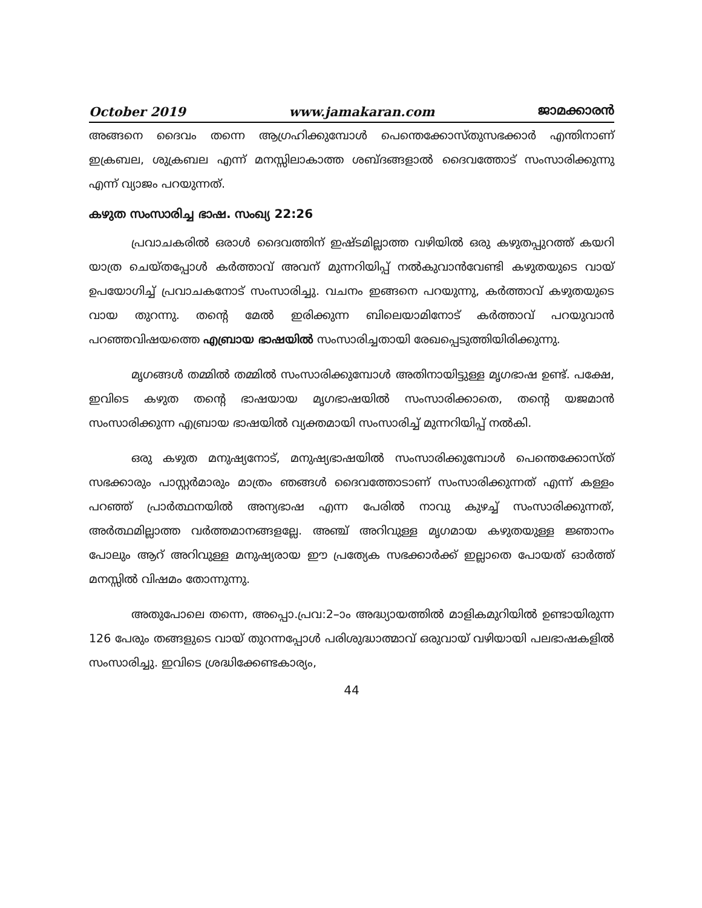October 2019 www.jamakaran.com ജാമക്കാരൻ
അങ്ങനെ ദൈവം തന്നെ ആഗ്രഹിക്കുമ്പോൾ പെന്തെക്കോസ്തുസഭക്കാർ എന്തിനാണ് ഇക്രബല, ശുക്രബല എന്ന് മനസ്സിലാകാത്ത ശബ്ദങ്ങളാൽ ദൈവത്തോട് സംസാരിക്കുന്നു എന്ന് വ്യാജം പറയുന്നത്.
കഴുത സംസാരിച്ച ഭാഷ. സംഖ്യ 22:26
പ്രവാചകരിൽ ഒരാൾ ദൈവത്തിന് ഇഷ്ടമില്ലാത്ത വഴിയിൽ ഒരു കഴുതപ്പുറത്ത് കയറി യാത്ര ചെയ്തപ്പോൾ കർത്താവ് അവന് മുന്നറിയിപ്പ് നൽകുവാൻവേണ്ടി കഴുതയുടെ വായ് ഉപയോഗിച്ച് പ്രവാചകനോട് സംസാരിച്ചു. വചനം ഇങ്ങനെ പറയുന്നു, കർത്താവ് കഴുതയുടെ വായ തുറന്നു. തന്റെ മേൽ ഇരിക്കുന്ന ബിലെയാമിനോട് കർത്താവ് പറയുവാൻ പറഞ്ഞവിഷയത്തെ എബ്രായ ഭാഷയിൽ സംസാരിച്ചതായി രേഖപ്പെടുത്തിയിരിക്കുന്നു.
മൃഗങ്ങൾ തമ്മിൽ തമ്മിൽ സംസാരിക്കുമ്പോൾ അതിനായിട്ടുള്ള മൃഗഭാഷ ഉണ്ട്. പക്ഷേ, ഇവിടെ കഴുത തന്റെ ഭാഷയായ മൃഗഭാഷയിൽ സംസാരിക്കാതെ, തന്റെ യജമാൻ സംസാരിക്കുന്ന എബ്രായ ഭാഷയിൽ വ്യക്തമായി സംസാരിച്ച് മുന്നറിയിപ്പ് നൽകി.
ഒരു കഴുത മനുഷ്യനോട്, മനുഷ്യഭാഷയിൽ സംസാരിക്കുമ്പോൾ പെന്തെക്കോസ്ത് സഭക്കാരും പാസ്റ്റർമാരും മാത്രം ഞങ്ങൾ ദൈവത്തോടാണ് സംസാരിക്കുന്നത് എന്ന് കള്ളം പറഞ്ഞ് പ്രാർത്ഥനയിൽ അന്യഭാഷ എന്ന പേരിൽ നാവു കുഴച്ച് സംസാരിക്കുന്നത്, അർത്ഥമില്ലാത്ത വർത്തമാനങ്ങളല്ലേ. അഞ്ച് അറിവുള്ള മൃഗമായ കഴുതയുള്ള ജ്ഞാനം പോലും ആറ് അറിവുള്ള മനുഷ്യരായ ഈ പ്രത്യേക സഭക്കാർക്ക് ഇല്ലാതെ പോയത് ഓർത്ത് മനസ്സിൽ വിഷമം തോന്നുന്നു.
അതുപോലെ തന്നെ, അപ്പൊ.പ്രവ:2–ാം അദ്ധ്യായത്തിൽ മാളികമുറിയിൽ ഉണ്ടായിരുന്ന 126 പേരും തങ്ങളുടെ വായ് തുറന്നപ്പോൾ പരിശുദ്ധാത്മാവ് ഒരുവായ് വഴിയായി പലഭാഷകളിൽ സംസാരിച്ചു. ഇവിടെ ശ്രദ്ധിക്കേണ്ടകാര്യം,
44